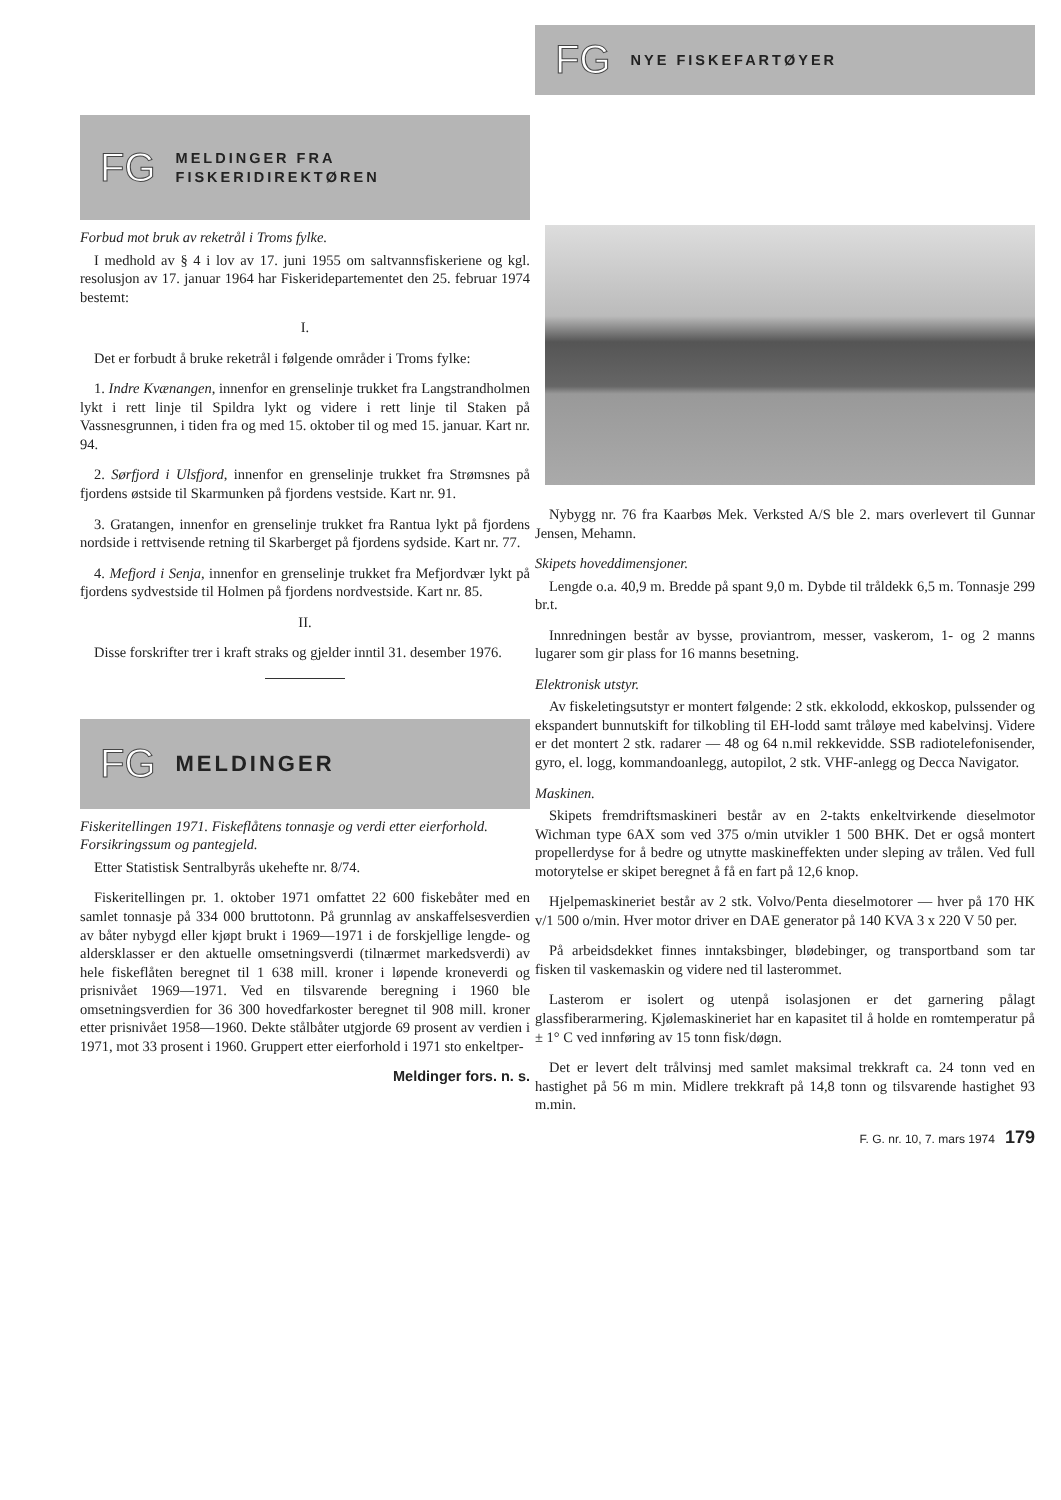FG MELDINGER FRA
FISKERIDIREKTØREN
Forbud mot bruk av reketrål i Troms fylke.
I medhold av § 4 i lov av 17. juni 1955 om saltvannsfiskeriene og kgl. resolusjon av 17. januar 1964 har Fiskeridepartementet den 25. februar 1974 bestemt:
I.
Det er forbudt å bruke reketrål i følgende områder i Troms fylke:
1. Indre Kvænangen, innenfor en grenselinje trukket fra Langstrandholmen lykt i rett linje til Spildra lykt og videre i rett linje til Staken på Vassnesgrunnen, i tiden fra og med 15. oktober til og med 15. januar. Kart nr. 94.
2. Sørfjord i Ulsfjord, innenfor en grenselinje trukket fra Strømsnes på fjordens østside til Skarmunken på fjordens vestside. Kart nr. 91.
3. Gratangen, innenfor en grenselinje trukket fra Rantua lykt på fjordens nordside i rettvisende retning til Skarberget på fjordens sydside. Kart nr. 77.
4. Mefjord i Senja, innenfor en grenselinje trukket fra Mefjordvær lykt på fjordens sydvestside til Holmen på fjordens nordvestside. Kart nr. 85.
II.
Disse forskrifter trer i kraft straks og gjelder inntil 31. desember 1976.
FG MELDINGER
Fiskeritellingen 1971. Fiskeflåtens tonnasje og verdi etter eierforhold. Forsikringssum og pantegjeld.
Etter Statistisk Sentralbyrås ukehefte nr. 8/74.
Fiskeritellingen pr. 1. oktober 1971 omfattet 22 600 fiskebåter med en samlet tonnasje på 334 000 bruttotonn. På grunnlag av anskaffelsesverdien av båter nybygd eller kjøpt brukt i 1969—1971 i de forskjellige lengde- og aldersklasser er den aktuelle omsetningsverdi (tilnærmet markedsverdi) av hele fiskeflåten beregnet til 1 638 mill. kroner i løpende kroneverdi og prisnivået 1969—1971. Ved en tilsvarende beregning i 1960 ble omsetningsverdien for 36 300 hovedfarkoster beregnet til 908 mill. kroner etter prisnivået 1958—1960. Dekte stålbåter utgjorde 69 prosent av verdien i 1971, mot 33 prosent i 1960. Gruppert etter eierforhold i 1971 sto enkeltper-
Meldinger fors. n. s.
FG NYE FISKEFARTØYER
Nybygg nr. 76 fra Kaarbøs Mek. Verksted A/S ble 2. mars overlevert til Gunnar Jensen, Mehamn.
Skipets hoveddimensjoner.
Lengde o.a. 40,9 m. Bredde på spant 9,0 m. Dybde til tråldekk 6,5 m. Tonnasje 299 br.t.
Innredningen består av bysse, proviantrom, messer, vaskerom, 1- og 2 manns lugarer som gir plass for 16 manns besetning.
Elektronisk utstyr.
Av fiskeletingsutstyr er montert følgende: 2 stk. ekkolodd, ekkoskop, pulssender og ekspandert bunnutskift for tilkobling til EH-lodd samt tråløye med kabelvinsj. Videre er det montert 2 stk. radarer — 48 og 64 n.mil rekkevidde. SSB radiotelefonisender, gyro, el. logg, kommandoanlegg, autopilot, 2 stk. VHF-anlegg og Decca Navigator.
Maskinen.
Skipets fremdriftsmaskineri består av en 2-takts enkeltvirkende dieselmotor Wichman type 6AX som ved 375 o/min utvikler 1 500 BHK. Det er også montert propellerdyse for å bedre og utnytte maskineffekten under sleping av trålen. Ved full motorytelse er skipet beregnet å få en fart på 12,6 knop.
Hjelpemaskineriet består av 2 stk. Volvo/Penta dieselmotorer — hver på 170 HK v/1 500 o/min. Hver motor driver en DAE generator på 140 KVA 3 x 220 V 50 per.
På arbeidsdekket finnes inntaksbinger, blødebinger, og transportband som tar fisken til vaskemaskin og videre ned til lasterommet.
Lasterom er isolert og utenpå isolasjonen er det garnering pålagt glassfiberarmering. Kjølemaskineriet har en kapasitet til å holde en romtemperatur på ± 1° C ved innføring av 15 tonn fisk/døgn.
Det er levert delt trålvinsj med samlet maksimal trekkraft ca. 24 tonn ved en hastighet på 56 m min. Midlere trekkraft på 14,8 tonn og tilsvarende hastighet 93 m.min.
F. G. nr. 10, 7. mars 1974 179